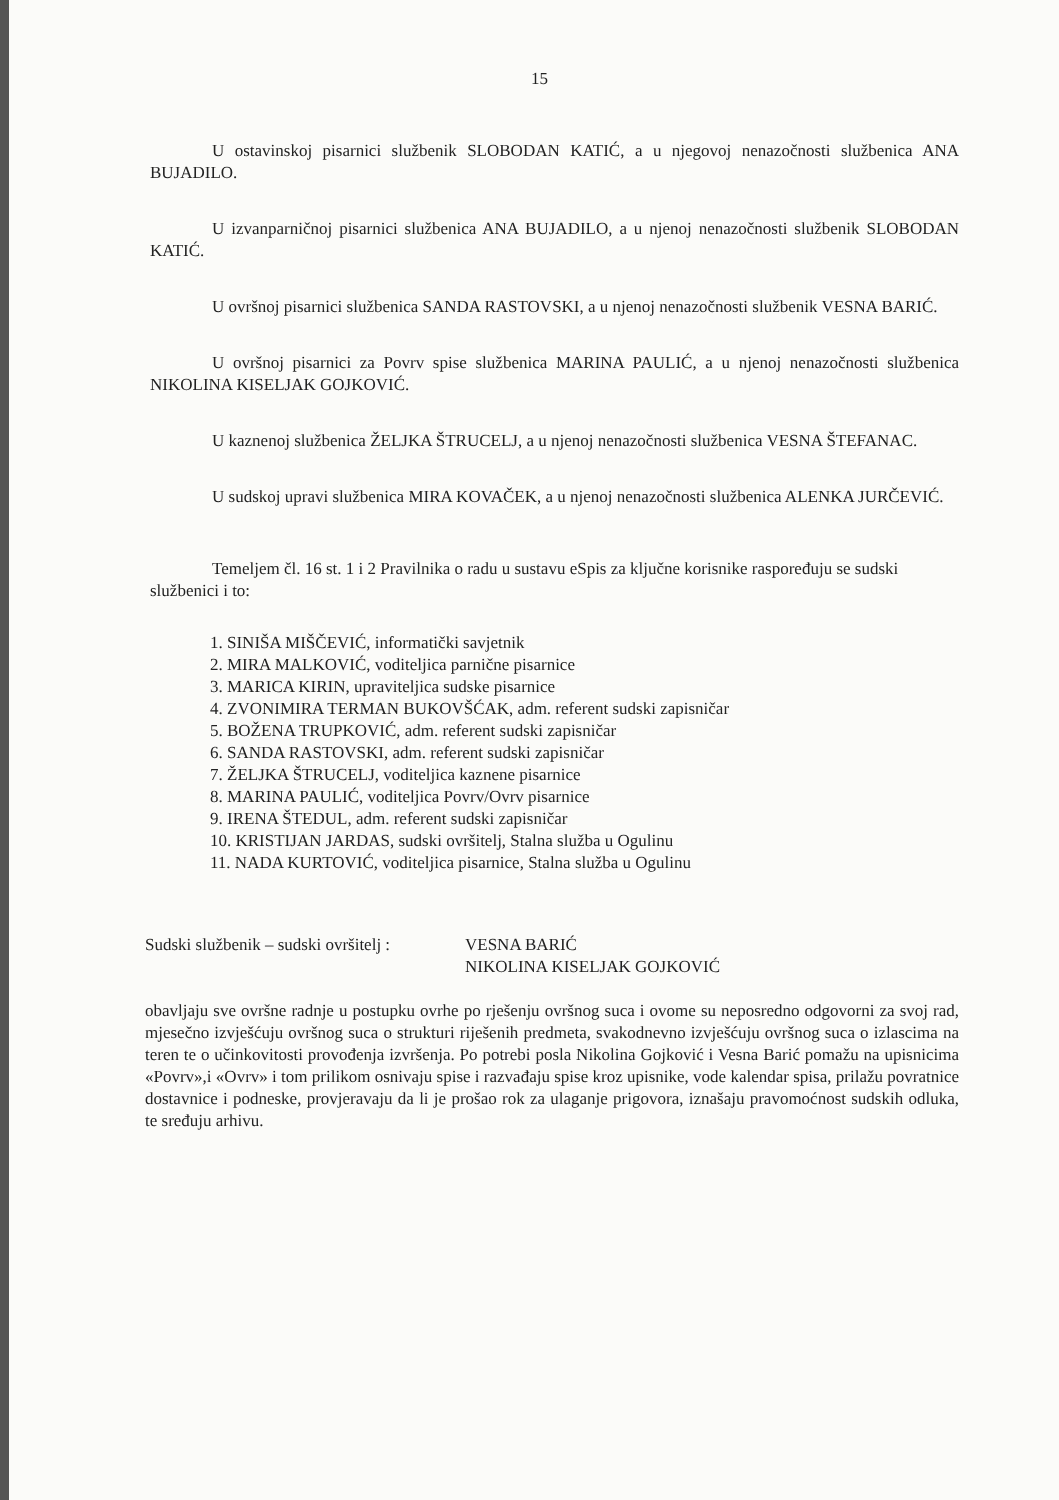15
U ostavinskoj pisarnici službenik SLOBODAN KATIĆ, a u njegovoj nenazočnosti službenica ANA BUJADILO.
U izvanparničnoj pisarnici službenica ANA BUJADILO, a u njenoj nenazočnosti službenik SLOBODAN KATIĆ.
U ovršnoj pisarnici službenica SANDA RASTOVSKI, a u njenoj nenazočnosti službenik VESNA BARIĆ.
U ovršnoj pisarnici za Povrv spise službenica MARINA PAULIĆ, a u njenoj nenazočnosti službenica NIKOLINA KISELJAK GOJKOVIĆ.
U kaznenoj službenica ŽELJKA ŠTRUCELJ, a u njenoj nenazočnosti službenica VESNA ŠTEFANAC.
U sudskoj upravi službenica MIRA KOVAČEK, a u njenoj nenazočnosti službenica ALENKA JURČEVIĆ.
Temeljem čl. 16 st. 1 i 2 Pravilnika o radu u sustavu eSpis za ključne korisnike raspoređuju se sudski službenici i to:
1. SINIŠA MIŠČEVIĆ, informatički savjetnik
2. MIRA MALKOVIĆ, voditeljica parnične pisarnice
3. MARICA KIRIN, upraviteljica sudske pisarnice
4. ZVONIMIRA TERMAN BUKOVŠĆAK, adm. referent sudski zapisničar
5. BOŽENA TRUPKOVIĆ, adm. referent sudski zapisničar
6. SANDA RASTOVSKI, adm. referent sudski zapisničar
7. ŽELJKA ŠTRUCELJ, voditeljica kaznene pisarnice
8. MARINA PAULIĆ, voditeljica Povrv/Ovrv pisarnice
9. IRENA ŠTEDUL, adm. referent sudski zapisničar
10. KRISTIJAN JARDAS, sudski ovršitelj, Stalna služba u Ogulinu
11. NADA KURTOVIĆ, voditeljica pisarnice, Stalna služba u Ogulinu
Sudski službenik – sudski ovršitelj :
VESNA BARIĆ
NIKOLINA KISELJAK GOJKOVIĆ
obavljaju sve ovršne radnje u postupku ovrhe po rješenju ovršnog suca i ovome su neposredno odgovorni za svoj rad, mjesečno izvješćuju ovršnog suca o strukturi riješenih predmeta, svakodnevno izvješćuju ovršnog suca o izlascima na teren te o učinkovitosti provođenja izvršenja. Po potrebi posla Nikolina Gojković i Vesna Barić pomažu na upisnicima «Povrv»,i «Ovrv» i tom prilikom osnivaju spise i razvađaju spise kroz upisnike, vode kalendar spisa, prilažu povratnice dostavnice i podneske, provjeravaju da li je prošao rok za ulaganje prigovora, iznašaju pravomoćnost sudskih odluka, te sređuju arhivu.